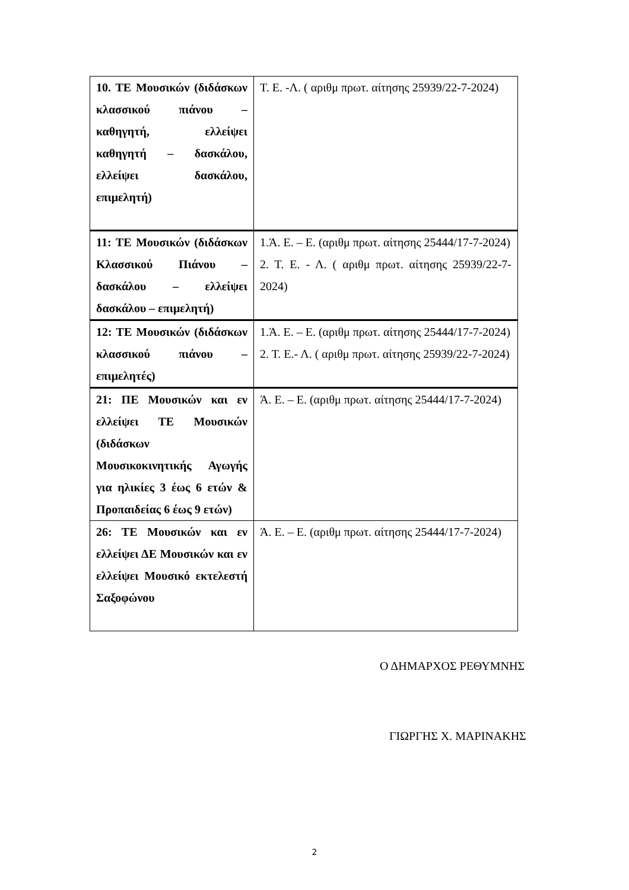| 10. ΤΕ Μουσικών (διδάσκων κλασσικού πιάνου – καθηγητή, ελλείψει καθηγητή – δασκάλου, ελλείψει δασκάλου, επιμελητή) | Τ. Ε. -Λ. ( αριθμ πρωτ. αίτησης 25939/22-7-2024) |
| 11: ΤΕ Μουσικών (διδάσκων Κλασσικού Πιάνου – δασκάλου – ελλείψει δασκάλου – επιμελητή) | 1.Ά. Ε. – Ε. (αριθμ πρωτ. αίτησης 25444/17-7-2024) 2. Τ. Ε. - Λ. ( αριθμ πρωτ. αίτησης 25939/22-7-2024) |
| 12: ΤΕ Μουσικών (διδάσκων κλασσικού πιάνου – επιμελητές) | 1.Ά. Ε. – Ε. (αριθμ πρωτ. αίτησης 25444/17-7-2024) 2. Τ. Ε.- Λ. ( αριθμ πρωτ. αίτησης 25939/22-7-2024) |
| 21: ΠΕ Μουσικών και εν ελλείψει ΤΕ Μουσικών (διδάσκων Μουσικοκινητικής Αγωγής για ηλικίες 3 έως 6 ετών & Προπαιδείας 6 έως 9 ετών) | Ά. Ε. – Ε. (αριθμ πρωτ. αίτησης 25444/17-7-2024) |
| 26: ΤΕ Μουσικών και εν ελλείψει ΔΕ Μουσικών και εν ελλείψει Μουσικό εκτελεστή Σαξοφώνου | Ά. Ε. – Ε. (αριθμ πρωτ. αίτησης 25444/17-7-2024) |
Ο ΔΗΜΑΡΧΟΣ ΡΕΘΥΜΝΗΣ
ΓΙΩΡΓΗΣ Χ. ΜΑΡΙΝΑΚΗΣ
2